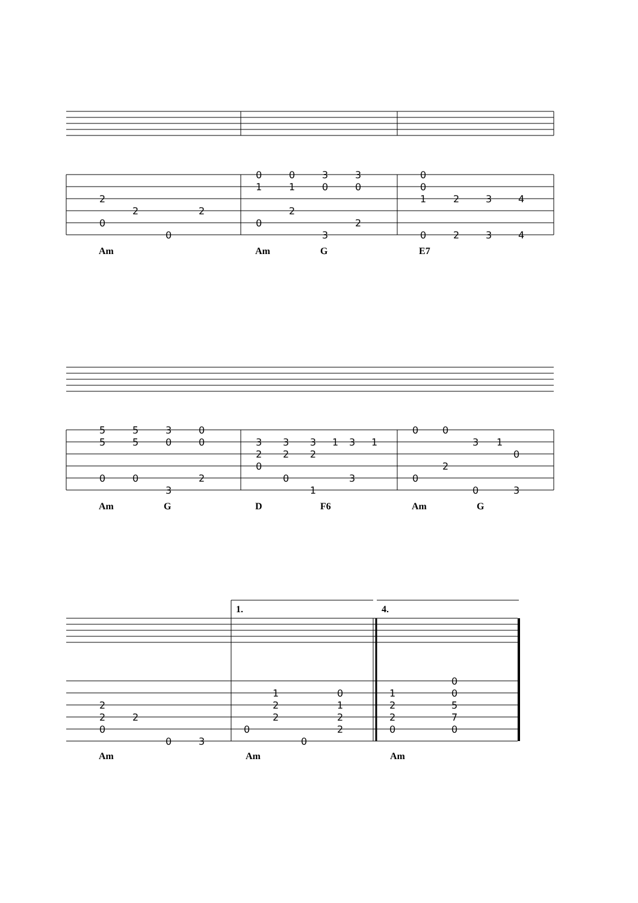2
2
2
0
0
0
0
3
3
1
1
0
0
2
0
2
3
0
0
1
2
3
4
0
2
3
4
Am Am G E7
5
5
3
0
5
5
0
0
0
0
2
3
3
3
3
1
3
1
2
2
2
0
0
3
1
0
0
3
1
0
2
0
0
3
Am G D F6 Am G
2
2
2
0
0
3
1
2
2
0
0
0
1
2
2
1
2
2
0
0
0
5
7
0
1.
4.
Am Am Am